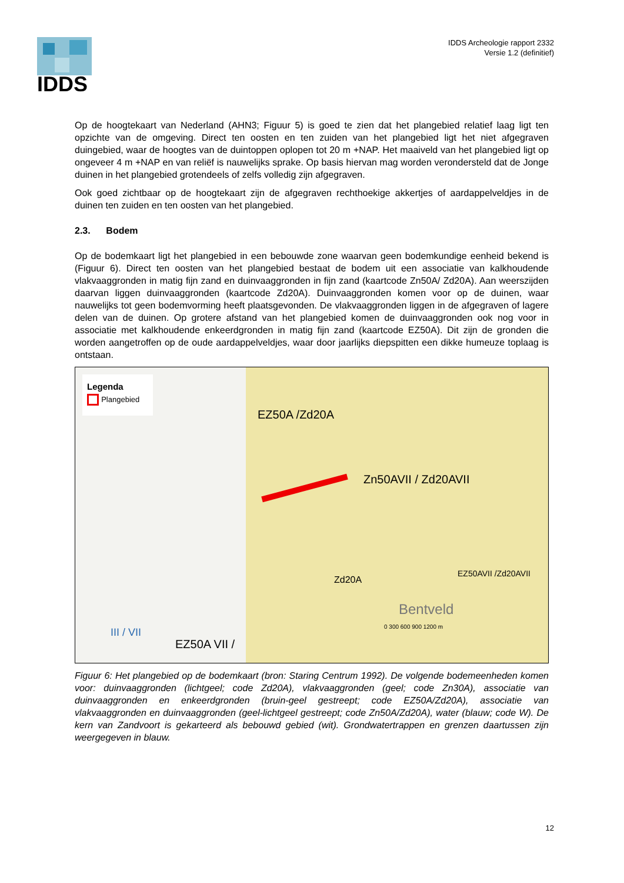IDDS
IDDS Archeologie rapport 2332
Versie 1.2 (definitief)
Op de hoogtekaart van Nederland (AHN3; Figuur 5) is goed te zien dat het plangebied relatief laag ligt ten opzichte van de omgeving. Direct ten oosten en ten zuiden van het plangebied ligt het niet afgegraven duingebied, waar de hoogtes van de duintoppen oplopen tot 20 m +NAP. Het maaiveld van het plangebied ligt op ongeveer 4 m +NAP en van reliëf is nauwelijks sprake. Op basis hiervan mag worden verondersteld dat de Jonge duinen in het plangebied grotendeels of zelfs volledig zijn afgegraven.
Ook goed zichtbaar op de hoogtekaart zijn de afgegraven rechthoekige akkertjes of aardappelveldjes in de duinen ten zuiden en ten oosten van het plangebied.
2.3. Bodem
Op de bodemkaart ligt het plangebied in een bebouwde zone waarvan geen bodemkundige eenheid bekend is (Figuur 6). Direct ten oosten van het plangebied bestaat de bodem uit een associatie van kalkhoudende vlakvaaggronden in matig fijn zand en duinvaaggronden in fijn zand (kaartcode Zn50A/ Zd20A). Aan weerszijden daarvan liggen duinvaaggronden (kaartcode Zd20A). Duinvaaggronden komen voor op de duinen, waar nauwelijks tot geen bodemvorming heeft plaatsgevonden. De vlakvaaggronden liggen in de afgegraven of lagere delen van de duinen. Op grotere afstand van het plangebied komen de duinvaaggronden ook nog voor in associatie met kalkhoudende enkeerdgronden in matig fijn zand (kaartcode EZ50A). Dit zijn de gronden die worden aangetroffen op de oude aardappelveldjes, waar door jaarlijks diepspitten een dikke humeuze toplaag is ontstaan.
Legenda
Plangebied
EZ50A /Zd20A
Zn50AVII / Zd20AVII
Zd20A
EZ50AVII /Zd20AVII
Bentveld
III / VII
EZ50A VII /
0 300 600 900 1200 m
Figuur 6: Het plangebied op de bodemkaart (bron: Staring Centrum 1992). De volgende bodemeenheden komen voor: duinvaaggronden (lichtgeel; code Zd20A), vlakvaaggronden (geel; code Zn30A), associatie van duinvaaggronden en enkeerdgronden (bruin-geel gestreept; code EZ50A/Zd20A), associatie van vlakvaaggronden en duinvaaggronden (geel-lichtgeel gestreept; code Zn50A/Zd20A), water (blauw; code W). De kern van Zandvoort is gekarteerd als bebouwd gebied (wit). Grondwatertrappen en grenzen daartussen zijn weergegeven in blauw.
12